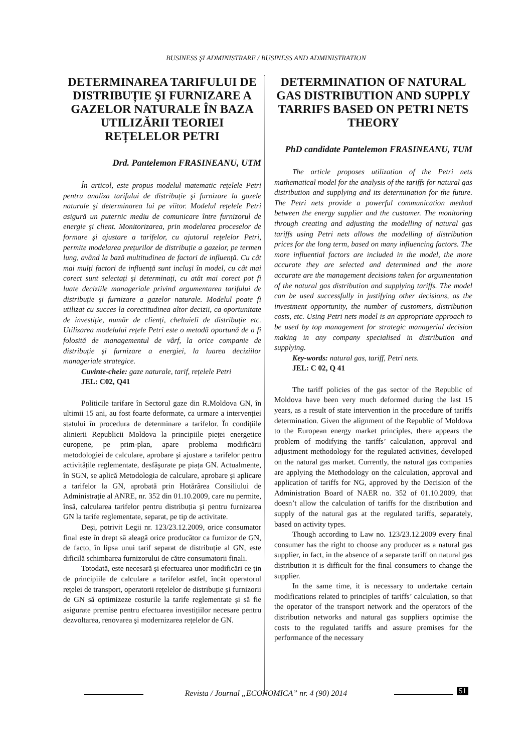BUSINESS ŞI ADMINISTRARE / BUSINESS AND ADMINISTRATION
DETERMINAREA TARIFULUI DE DISTRIBUȚIE ŞI FURNIZARE A GAZELOR NATURALE ÎN BAZA UTILIZĂRII TEORIEI REȚELELOR PETRI
Drd. Pantelemon FRASINEANU, UTM
În articol, este propus modelul matematic rețelele Petri pentru analiza tarifului de distribuție şi furnizare la gazele naturale şi determinarea lui pe viitor. Modelul rețelele Petri asigură un puternic mediu de comunicare între furnizorul de energie şi client. Monitorizarea, prin modelarea proceselor de formare şi ajustare a tarifelor, cu ajutorul rețelelor Petri, permite modelarea prețurilor de distribuție a gazelor, pe termen lung, având la bază multitudinea de factori de influență. Cu cât mai mulți factori de influență sunt incluşi în model, cu cât mai corect sunt selectați şi determinați, cu atât mai corect pot fi luate deciziile manageriale privind argumentarea tarifului de distribuție şi furnizare a gazelor naturale. Modelul poate fi utilizat cu succes la corectitudinea altor decizii, ca oportunitate de investiție, număr de clienți, cheltuieli de distribuție etc. Utilizarea modelului rețele Petri este o metodă oportună de a fi folosită de managementul de vârf, la orice companie de distribuție şi furnizare a energiei, la luarea deciziilor manageriale strategice.
Cuvinte-cheie: gaze naturale, tarif, rețelele Petri
JEL: C02, Q41
Politicile tarifare în Sectorul gaze din R.Moldova GN, în ultimii 15 ani, au fost foarte deformate, ca urmare a intervenției statului în procedura de determinare a tarifelor. În condițiile alinierii Republicii Moldova la principiile pieței energetice europene, pe prim-plan, apare problema modificării metodologiei de calculare, aprobare şi ajustare a tarifelor pentru activitățile reglementate, desfăşurate pe piața GN. Actualmente, în SGN, se aplică Metodologia de calculare, aprobare şi aplicare a tarifelor la GN, aprobată prin Hotărârea Consiliului de Administrație al ANRE, nr. 352 din 01.10.2009, care nu permite, însă, calcularea tarifelor pentru distribuția şi pentru furnizarea GN la tarife reglementate, separat, pe tip de activitate.
Deşi, potrivit Legii nr. 123/23.12.2009, orice consumator final este în drept să aleagă orice producător ca furnizor de GN, de facto, în lipsa unui tarif separat de distribuție al GN, este dificilă schimbarea furnizorului de către consumatorii finali.
Totodată, este necesară şi efectuarea unor modificări ce țin de principiile de calculare a tarifelor astfel, încât operatorul rețelei de transport, operatorii rețelelor de distribuție şi furnizorii de GN să optimizeze costurile la tarife reglementate şi să fie asigurate premise pentru efectuarea investițiilor necesare pentru dezvoltarea, renovarea şi modernizarea rețelelor de GN.
DETERMINATION OF NATURAL GAS DISTRIBUTION AND SUPPLY TARRIFS BASED ON PETRI NETS THEORY
PhD candidate Pantelemon FRASINEANU, TUM
The article proposes utilization of the Petri nets mathematical model for the analysis of the tariffs for natural gas distribution and supplying and its determination for the future. The Petri nets provide a powerful communication method between the energy supplier and the customer. The monitoring through creating and adjusting the modelling of natural gas tariffs using Petri nets allows the modelling of distribution prices for the long term, based on many influencing factors. The more influential factors are included in the model, the more accurate they are selected and determined and the more accurate are the management decisions taken for argumentation of the natural gas distribution and supplying tariffs. The model can be used successfully in justifying other decisions, as the investment opportunity, the number of customers, distribution costs, etc. Using Petri nets model is an appropriate approach to be used by top management for strategic managerial decision making in any company specialised in distribution and supplying.
Key-words: natural gas, tariff, Petri nets.
JEL: C 02, Q 41
The tariff policies of the gas sector of the Republic of Moldova have been very much deformed during the last 15 years, as a result of state intervention in the procedure of tariffs determination. Given the alignment of the Republic of Moldova to the European energy market principles, there appears the problem of modifying the tariffs’ calculation, approval and adjustment methodology for the regulated activities, developed on the natural gas market. Currently, the natural gas companies are applying the Methodology on the calculation, approval and application of tariffs for NG, approved by the Decision of the Administration Board of NAER no. 352 of 01.10.2009, that doesn’t allow the calculation of tariffs for the distribution and supply of the natural gas at the regulated tariffs, separately, based on activity types.
Though according to Law no. 123/23.12.2009 every final consumer has the right to choose any producer as a natural gas supplier, in fact, in the absence of a separate tariff on natural gas distribution it is difficult for the final consumers to change the supplier.
In the same time, it is necessary to undertake certain modifications related to principles of tariffs’ calculation, so that the operator of the transport network and the operators of the distribution networks and natural gas suppliers optimise the costs to the regulated tariffs and assure premises for the performance of the necessary
Revista / Journal „ECONOMICA” nr. 4 (90) 2014 51